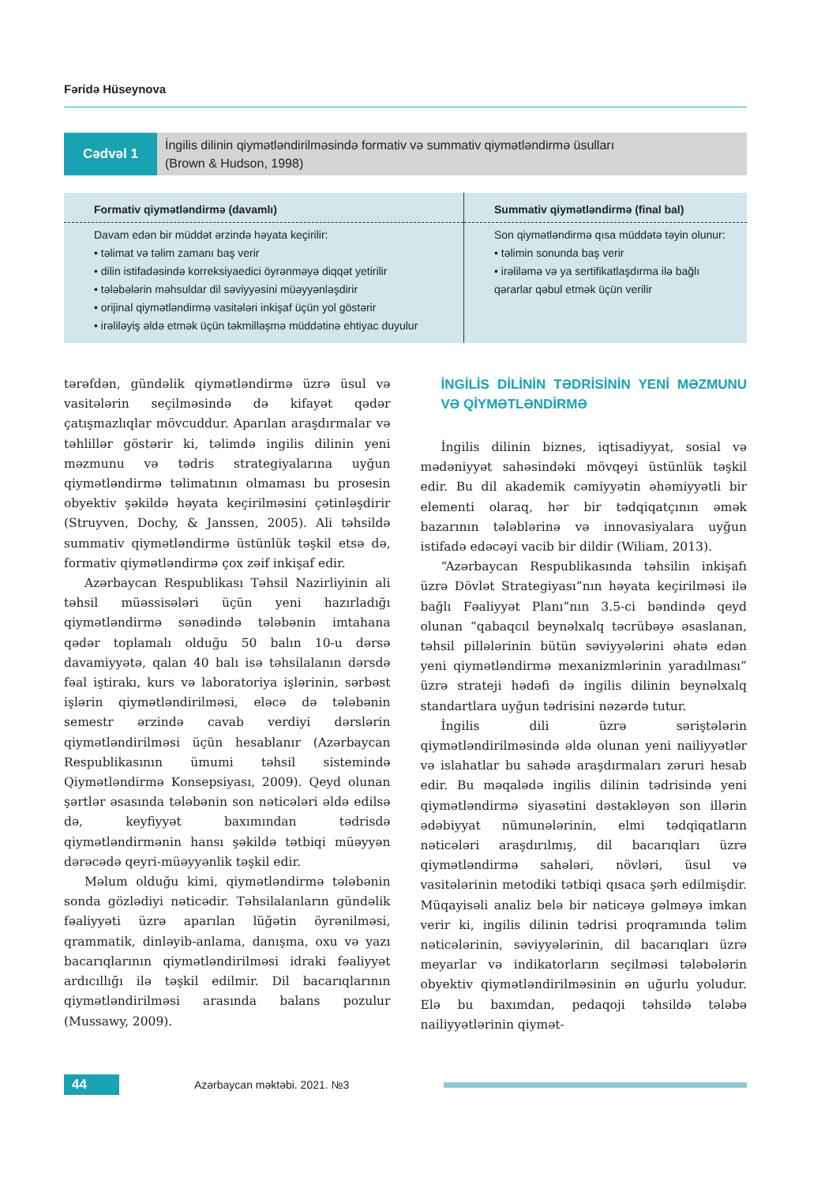Fəridə Hüseynova
Cədvəl 1
İngilis dilinin qiymətləndirilməsində formativ və summativ qiymətləndirmə üsulları
(Brown & Hudson, 1998)
| Formativ qiymətləndirmə (davamlı) | Summativ qiymətləndirmə (final bal) |
| --- | --- |
| Davam edən bir müddət ərzində həyata keçirilir: • təlimat və təlim zamanı baş verir • dilin istifadəsində korreksiyaedici öyrənməyə diqqət yetirilir • tələbələrin məhsuldar dil səviyyəsini müəyyənləşdirir • orijinal qiymətləndirmə vasitələri inkişaf üçün yol göstərir • irəliləyiş əldə etmək üçün təkmilləşmə müddətinə ehtiyac duyulur | Son qiymətləndirmə qısa müddətə təyin olunur: • təlimin sonunda baş verir • irəliləmə və ya sertifikatlaşdırma ilə bağlı qərarlar qəbul etmək üçün verilir |
tərəfdən, gündəlik qiymətləndirmə üzrə üsul və vasitələrin seçilməsində də kifayət qədər çatışmazlıqlar mövcuddur. Aparılan araşdırmalar və təhlillər göstərir ki, təlimdə ingilis dilinin yeni məzmunu və tədris strategiyalarına uyğun qiymətləndirmə təlimatının olmaması bu prosesin obyektiv şəkildə həyata keçirilməsini çətinləşdirir (Struyven, Dochy, & Janssen, 2005). Ali təhsildə summativ qiymətləndirmə üstünlük təşkil etsə də, formativ qiymətləndirmə çox zəif inkişaf edir.
Azərbaycan Respublikası Təhsil Nazirliyinin ali təhsil müəssisələri üçün yeni hazırladığı qiymətləndirmə sənədində tələbənin imtahana qədər toplamalı olduğu 50 balın 10-u dərsə davamiyyətə, qalan 40 balı isə təhsilalanın dərsdə fəal iştirakı, kurs və laboratoriya işlərinin, sərbəst işlərin qiymətləndirilməsi, eləcə də tələbənin semestr ərzində cavab verdiyi dərslərin qiymətləndirilməsi üçün hesablanır (Azərbaycan Respublikasının ümumi təhsil sistemində Qiymətləndirmə Konsepsiyası, 2009). Qeyd olunan şərtlər əsasında tələbənin son nəticələri əldə edilsə də, keyfiyyət baxımından tədrisdə qiymətləndirmənin hansı şəkildə tətbiqi müəyyən dərəcədə qeyri-müəyyənlik təşkil edir.
Məlum olduğu kimi, qiymətləndirmə tələbənin sonda gözlədiyi nəticədir. Təhsilalanların gündəlik fəaliyyəti üzrə aparılan lüğətin öyrənilməsi, qrammatik, dinləyib-anlama, danışma, oxu və yazı bacarıqlarının qiymətləndirilməsi idraki fəaliyyət ardıcıllığı ilə təşkil edilmir. Dil bacarıqlarının qiymətləndirilməsi arasında balans pozulur (Mussawy, 2009).
İNGİLİS DİLİNİN TƏDRİSİNİN YENİ MƏZMUNU VƏ QİYMƏTLƏNDİRMƏ
İngilis dilinin biznes, iqtisadiyyat, sosial və mədəniyyət sahəsindəki mövqeyi üstünlük təşkil edir. Bu dil akademik cəmiyyətin əhəmiyyətli bir elementi olaraq, hər bir tədqiqatçının əmək bazarının tələblərinə və innovasiyalara uyğun istifadə edəcəyi vacib bir dildir (Wiliam, 2013).
“Azərbaycan Respublikasında təhsilin inkişafı üzrə Dövlət Strategiyası”nın həyata keçirilməsi ilə bağlı Fəaliyyət Planı”nın 3.5-ci bəndində qeyd olunan “qabaqcıl beynəlxalq təcrübəyə əsaslanan, təhsil pillələrinin bütün səviyyələrini əhatə edən yeni qiymətləndirmə mexanizmlərinin yaradılması” üzrə strateji hədəfi də ingilis dilinin beynəlxalq standartlara uyğun tədrisini nəzərdə tutur.
İngilis dili üzrə səriştələrin qiymətləndirilməsində əldə olunan yeni nailiyyətlər və islahatlar bu sahədə araşdırmaları zəruri hesab edir. Bu məqalədə ingilis dilinin tədrisində yeni qiymətləndirmə siyasətini dəstəkləyən son illərin ədəbiyyat nümunələrinin, elmi tədqiqatların nəticələri araşdırılmış, dil bacarıqları üzrə qiymətləndirmə sahələri, növləri, üsul və vasitələrinin metodiki tətbiqi qısaca şərh edilmişdir. Müqayisəli analiz belə bir nəticəyə gəlməyə imkan verir ki, ingilis dilinin tədrisi proqramında təlim nəticələrinin, səviyyələrinin, dil bacarıqları üzrə meyarlar və indikatorların seçilməsi tələbələrin obyektiv qiymətləndirilməsinin ən uğurlu yoludur. Elə bu baxımdan, pedaqoji təhsildə tələbə nailiyyətlərinin qiymət-
44
Azərbaycan məktəbi. 2021. №3